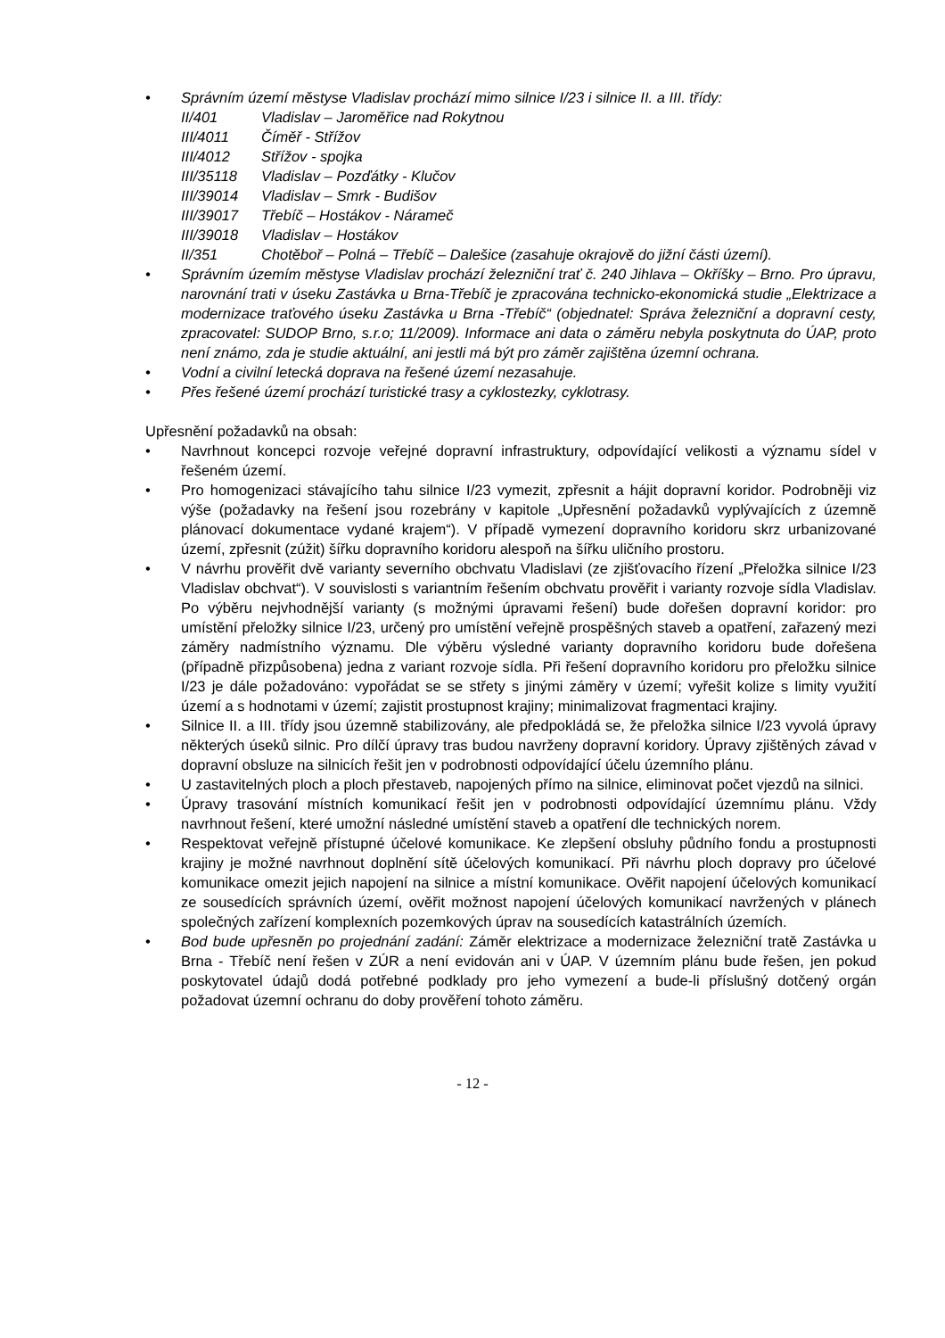• Správním území městyse Vladislav prochází mimo silnice I/23 i silnice II. a III. třídy:
| II/401 | Vladislav – Jaroměřice nad Rokytnou |
| III/4011 | Číměř - Střížov |
| III/4012 | Střížov - spojka |
| III/35118 | Vladislav – Pozďátky - Klučov |
| III/39014 | Vladislav – Smrk - Budišov |
| III/39017 | Třebíč – Hostákov - Náramеč |
| III/39018 | Vladislav – Hostákov |
| II/351 | Chotěboř – Polná – Třebíč – Dalešice (zasahuje okrajově do jižní části území). |
• Správním územím městyse Vladislav prochází železniční trať č. 240 Jihlava – Okříšky – Brno. Pro úpravu, narovnání trati v úseku Zastávka u Brna-Třebíč je zpracována technicko-ekonomická studie „Elektrizace a modernizace traťového úseku Zastávka u Brna -Třebíč“ (objednatel: Správa železniční a dopravní cesty, zpracovatel: SUDOP Brno, s.r.o; 11/2009). Informace ani data o záměru nebyla poskytnuta do ÚAP, proto není známo, zda je studie aktuální, ani jestli má být pro záměr zajištěna územní ochrana.
• Vodní a civilní letecká doprava na řešené území nezasahuje.
• Přes řešené území prochází turistické trasy a cyklostezky, cyklotrasy.
Upřesnění požadavků na obsah:
• Navrhnout koncepci rozvoje veřejné dopravní infrastruktury, odpovídající velikosti a významu sídel v řešeném území.
• Pro homogenizaci stávajícího tahu silnice I/23 vymezit, zpřesnit a hájit dopravní koridor. Podrobněji viz výše (požadavky na řešení jsou rozebrány v kapitole „Upřesnění požadavků vyplývajících z územně plánovací dokumentace vydané krajem“). V případě vymezení dopravního koridoru skrz urbanizované území, zpřesnit (zúžit) šířku dopravního koridoru alespoň na šířku uličního prostoru.
• V návrhu prověřit dvě varianty severního obchvatu Vladislavi (ze zjišťovacího řízení „Přeložka silnice I/23 Vladislav obchvat“). V souvislosti s variantním řešením obchvatu prověřit i varianty rozvoje sídla Vladislav. Po výběru nejvhodnější varianty (s možnými úpravami řešení) bude dořešen dopravní koridor: pro umístění přeložky silnice I/23, určený pro umístění veřejně prospěšných staveb a opatření, zařazený mezi záměry nadmístního významu. Dle výběru výsledné varianty dopravního koridoru bude dořešena (případně přizpůsobena) jedna z variant rozvoje sídla. Při řešení dopravního koridoru pro přeložku silnice I/23 je dále požadováno: vypořádat se se střety s jinými záměry v území; vyřešit kolize s limity využití území a s hodnotami v území; zajistit prostupnost krajiny; minimalizovat fragmentaci krajiny.
• Silnice II. a III. třídy jsou územně stabilizovány, ale předpokládá se, že přeložka silnice I/23 vyvolá úpravy některých úseků silnic. Pro dílčí úpravy tras budou navrženy dopravní koridory. Úpravy zjištěných závad v dopravní obsluze na silnicích řešit jen v podrobnosti odpovídající účelu územního plánu.
• U zastavitelných ploch a ploch přestaveb, napojených přímo na silnice, eliminovat počet vjezdů na silnici.
• Úpravy trasování místních komunikací řešit jen v podrobnosti odpovídající územnímu plánu. Vždy navrhnout řešení, které umožní následné umístění staveb a opatření dle technických norem.
• Respektovat veřejně přístupné účelové komunikace. Ke zlepšení obsluhy půdního fondu a prostupnosti krajiny je možné navrhnout doplnění sítě účelových komunikací. Při návrhu ploch dopravy pro účelové komunikace omezit jejich napojení na silnice a místní komunikace. Ověřit napojení účelových komunikací ze sousedících správních území, ověřit možnost napojení účelových komunikací navržených v plánech společných zařízení komplexních pozemkových úprav na sousedících katastrálních územích.
• Bod bude upřesněn po projednání zadání: Záměr elektrizace a modernizace železniční tratě Zastávka u Brna - Třebíč není řešen v ZÚR a není evidován ani v ÚAP. V územním plánu bude řešen, jen pokud poskytovatel údajů dodá potřebné podklady pro jeho vymezení a bude-li příslušný dotčený orgán požadovat územní ochranu do doby prověření tohoto záměru.
- 12 -